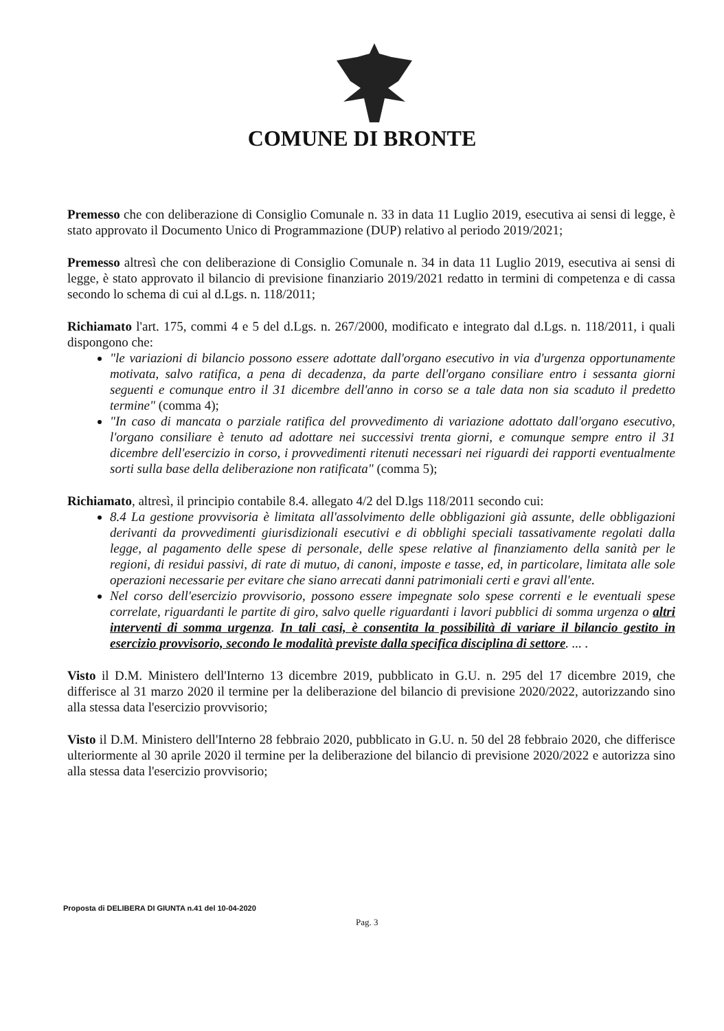COMUNE DI BRONTE
Premesso che con deliberazione di Consiglio Comunale n. 33 in data 11 Luglio 2019, esecutiva ai sensi di legge, è stato approvato il Documento Unico di Programmazione (DUP) relativo al periodo 2019/2021;
Premesso altresì che con deliberazione di Consiglio Comunale n. 34 in data 11 Luglio 2019, esecutiva ai sensi di legge, è stato approvato il bilancio di previsione finanziario 2019/2021 redatto in termini di competenza e di cassa secondo lo schema di cui al d.Lgs. n. 118/2011;
Richiamato l'art. 175, commi 4 e 5 del d.Lgs. n. 267/2000, modificato e integrato dal d.Lgs. n. 118/2011, i quali dispongono che:
"le variazioni di bilancio possono essere adottate dall'organo esecutivo in via d'urgenza opportunamente motivata, salvo ratifica, a pena di decadenza, da parte dell'organo consiliare entro i sessanta giorni seguenti e comunque entro il 31 dicembre dell'anno in corso se a tale data non sia scaduto il predetto termine" (comma 4);
"In caso di mancata o parziale ratifica del provvedimento di variazione adottato dall'organo esecutivo, l'organo consiliare è tenuto ad adottare nei successivi trenta giorni, e comunque sempre entro il 31 dicembre dell'esercizio in corso, i provvedimenti ritenuti necessari nei riguardi dei rapporti eventualmente sorti sulla base della deliberazione non ratificata" (comma 5);
Richiamato, altresì, il principio contabile 8.4. allegato 4/2 del D.lgs 118/2011 secondo cui:
8.4 La gestione provvisoria è limitata all'assolvimento delle obbligazioni già assunte, delle obbligazioni derivanti da provvedimenti giurisdizionali esecutivi e di obblighi speciali tassativamente regolati dalla legge, al pagamento delle spese di personale, delle spese relative al finanziamento della sanità per le regioni, di residui passivi, di rate di mutuo, di canoni, imposte e tasse, ed, in particolare, limitata alle sole operazioni necessarie per evitare che siano arrecati danni patrimoniali certi e gravi all'ente.
Nel corso dell'esercizio provvisorio, possono essere impegnate solo spese correnti e le eventuali spese correlate, riguardanti le partite di giro, salvo quelle riguardanti i lavori pubblici di somma urgenza o altri interventi di somma urgenza. In tali casi, è consentita la possibilità di variare il bilancio gestito in esercizio provvisorio, secondo le modalità previste dalla specifica disciplina di settore. ... .
Visto il D.M. Ministero dell'Interno 13 dicembre 2019, pubblicato in G.U. n. 295 del 17 dicembre 2019, che differisce al 31 marzo 2020 il termine per la deliberazione del bilancio di previsione 2020/2022, autorizzando sino alla stessa data l'esercizio provvisorio;
Visto il D.M. Ministero dell'Interno 28 febbraio 2020, pubblicato in G.U. n. 50 del 28 febbraio 2020, che differisce ulteriormente al 30 aprile 2020 il termine per la deliberazione del bilancio di previsione 2020/2022 e autorizza sino alla stessa data l'esercizio provvisorio;
Proposta di DELIBERA DI GIUNTA n.41 del 10-04-2020
Pag. 3